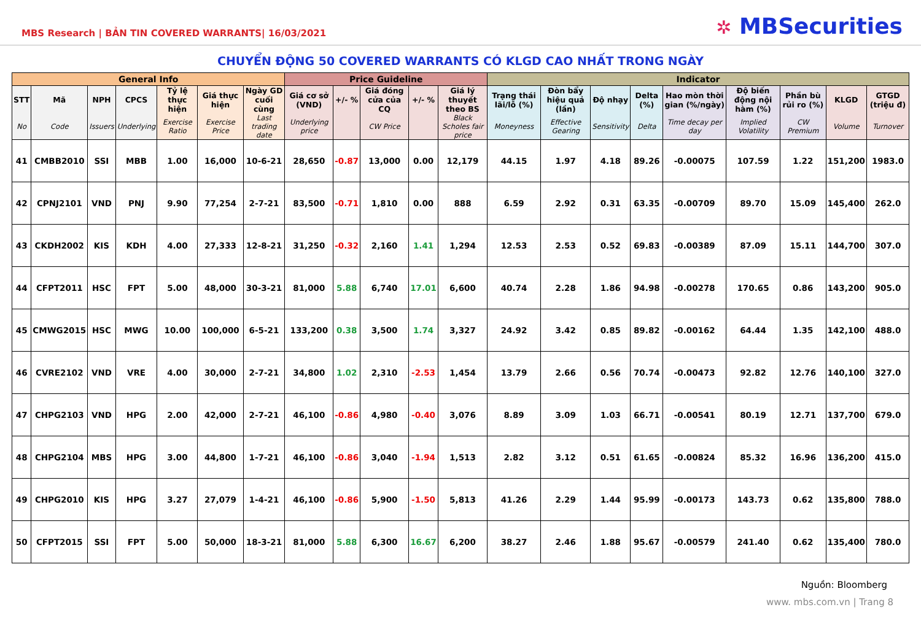MBS Research | BẢN TIN COVERED WARRANTS| 16/03/2021
✲ MBSecurities
CHUYỂN ĐỘNG 50 COVERED WARRANTS CÓ KLGD CAO NHẤT TRONG NGÀY
| General Info | | | | | | | Price Guideline | | | | | Indicator | | | | | | | | |
| --- | --- | --- | --- | --- | --- | --- | --- | --- | --- | --- | --- | --- | --- | --- | --- | --- | --- | --- | --- | --- |
| STT | Mã | NPH | CPCS | Tỷ lệ thực hiện | Giá thực hiện | Ngày GD cuối cùng | Giá cơ sở (VND) | +/- % | Giá đóng cửa của CQ | +/- % | Giá lý thuyết theo BS | Trạng thái lãi/lỗ (%) | Đòn bẩy hiệu quả (lần) | Độ nhạy | Delta (%) | Hao mòn thời gian (%/ngày) | Độ biến động nội hàm (%) | Phần bù rủi ro (%) | KLGD | GTGD (triệu đ) |
| No | Code | Issuers | Underlying | Exercise Ratio | Exercise Price | Last trading date | Underlying price | | CW Price | | Black Scholes fair price | Moneyness | Effective Gearing | Sensitivity | Delta | Time decay per day | Implied Volatility | CW Premium | Volume | Turnover |
| 41 | CMBB2010 | SSI | MBB | 1.00 | 16,000 | 10-6-21 | 28,650 | -0.87 | 13,000 | 0.00 | 12,179 | 44.15 | 1.97 | 4.18 | 89.26 | -0.00075 | 107.59 | 1.22 | 151,200 | 1983.0 |
| 42 | CPNJ2101 | VND | PNJ | 9.90 | 77,254 | 2-7-21 | 83,500 | -0.71 | 1,810 | 0.00 | 888 | 6.59 | 2.92 | 0.31 | 63.35 | -0.00709 | 89.70 | 15.09 | 145,400 | 262.0 |
| 43 | CKDH2002 | KIS | KDH | 4.00 | 27,333 | 12-8-21 | 31,250 | -0.32 | 2,160 | 1.41 | 1,294 | 12.53 | 2.53 | 0.52 | 69.83 | -0.00389 | 87.09 | 15.11 | 144,700 | 307.0 |
| 44 | CFPT2011 | HSC | FPT | 5.00 | 48,000 | 30-3-21 | 81,000 | 5.88 | 6,740 | 17.01 | 6,600 | 40.74 | 2.28 | 1.86 | 94.98 | -0.00278 | 170.65 | 0.86 | 143,200 | 905.0 |
| 45 | CMWG2015 | HSC | MWG | 10.00 | 100,000 | 6-5-21 | 133,200 | 0.38 | 3,500 | 1.74 | 3,327 | 24.92 | 3.42 | 0.85 | 89.82 | -0.00162 | 64.44 | 1.35 | 142,100 | 488.0 |
| 46 | CVRE2102 | VND | VRE | 4.00 | 30,000 | 2-7-21 | 34,800 | 1.02 | 2,310 | -2.53 | 1,454 | 13.79 | 2.66 | 0.56 | 70.74 | -0.00473 | 92.82 | 12.76 | 140,100 | 327.0 |
| 47 | CHPG2103 | VND | HPG | 2.00 | 42,000 | 2-7-21 | 46,100 | -0.86 | 4,980 | -0.40 | 3,076 | 8.89 | 3.09 | 1.03 | 66.71 | -0.00541 | 80.19 | 12.71 | 137,700 | 679.0 |
| 48 | CHPG2104 | MBS | HPG | 3.00 | 44,800 | 1-7-21 | 46,100 | -0.86 | 3,040 | -1.94 | 1,513 | 2.82 | 3.12 | 0.51 | 61.65 | -0.00824 | 85.32 | 16.96 | 136,200 | 415.0 |
| 49 | CHPG2010 | KIS | HPG | 3.27 | 27,079 | 1-4-21 | 46,100 | -0.86 | 5,900 | -1.50 | 5,813 | 41.26 | 2.29 | 1.44 | 95.99 | -0.00173 | 143.73 | 0.62 | 135,800 | 788.0 |
| 50 | CFPT2015 | SSI | FPT | 5.00 | 50,000 | 18-3-21 | 81,000 | 5.88 | 6,300 | 16.67 | 6,200 | 38.27 | 2.46 | 1.88 | 95.67 | -0.00579 | 241.40 | 0.62 | 135,400 | 780.0 |
Nguồn: Bloomberg
www. mbs.com.vn | Trang 8